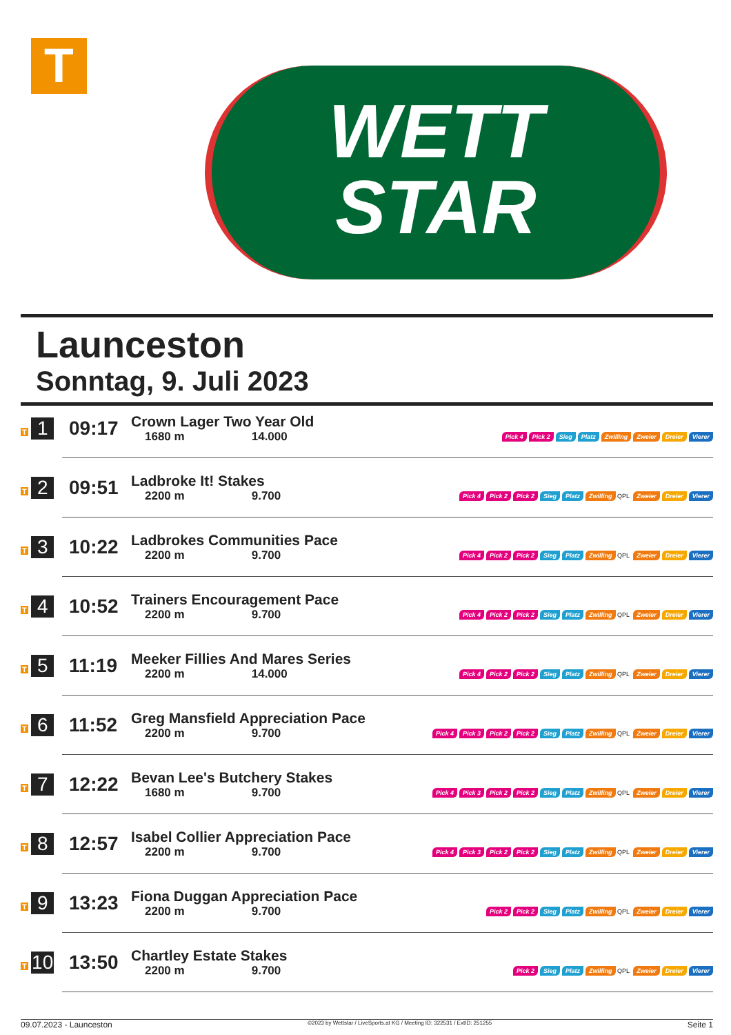T
WETT
STAR
Launceston
Sonntag, 9. Juli 2023
| T 1 | 09:17 | Crown Lager Two Year Old 1680 m 14.000 | Pick 4 Pick 2 Sieg Platz Zwilling Zweier Dreier Vierer |
| T 2 | 09:51 | Ladbroke It! Stakes 2200 m 9.700 | Pick 4 Pick 2 Pick 2 Sieg Platz Zwilling QPL Zweier Dreier Vierer |
| T 3 | 10:22 | Ladbrokes Communities Pace 2200 m 9.700 | Pick 4 Pick 2 Pick 2 Sieg Platz Zwilling QPL Zweier Dreier Vierer |
| T 4 | 10:52 | Trainers Encouragement Pace 2200 m 9.700 | Pick 4 Pick 2 Pick 2 Sieg Platz Zwilling QPL Zweier Dreier Vierer |
| T 5 | 11:19 | Meeker Fillies And Mares Series 2200 m 14.000 | Pick 4 Pick 2 Pick 2 Sieg Platz Zwilling QPL Zweier Dreier Vierer |
| T 6 | 11:52 | Greg Mansfield Appreciation Pace 2200 m 9.700 | Pick 4 Pick 3 Pick 2 Pick 2 Sieg Platz Zwilling QPL Zweier Dreier Vierer |
| T 7 | 12:22 | Bevan Lee's Butchery Stakes 1680 m 9.700 | Pick 4 Pick 3 Pick 2 Pick 2 Sieg Platz Zwilling QPL Zweier Dreier Vierer |
| T 8 | 12:57 | Isabel Collier Appreciation Pace 2200 m 9.700 | Pick 4 Pick 3 Pick 2 Pick 2 Sieg Platz Zwilling QPL Zweier Dreier Vierer |
| T 9 | 13:23 | Fiona Duggan Appreciation Pace 2200 m 9.700 | Pick 2 Pick 2 Sieg Platz Zwilling QPL Zweier Dreier Vierer |
| T 10 | 13:50 | Chartley Estate Stakes 2200 m 9.700 | Pick 2 Sieg Platz Zwilling QPL Zweier Dreier Vierer |
09.07.2023 - Launceston ©2023 by Wettstar / LiveSports.at KG / Meeting ID: 322531 / ExtID: 251255 Seite 1